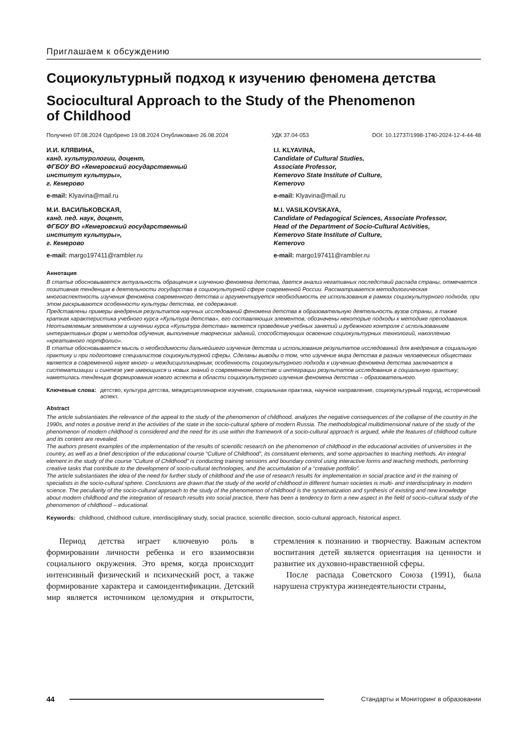Приглашаем к обсуждению
Социокультурный подход к изучению феномена детства
Sociocultural Approach to the Study of the Phenomenon
of Childhood
Получено 07.08.2024 Одобрено 19.08.2024 Опубликовано 26.08.2024 УДК 37.04-053 DOI: 10.12737/1998-1740-2024-12-4-44-48
И.И. КЛЯВИНА,
канд. культурологии, доцент,
ФГБОУ ВО «Кемеровский государственный
институт культуры»,
г. Кемерово
e-mail: Klyavina@mail.ru
М.И. ВАСИЛЬКОВСКАЯ,
канд. пед. наук, доцент,
ФГБОУ ВО «Кемеровский государственный
институт культуры»,
г. Кемерово
e-mail: margo197411@rambler.ru
I.I. KLYAVINA,
Candidate of Cultural Studies,
Associate Professor,
Kemerovo State Institute of Culture,
Kemerovo
e-mail: Klyavina@mail.ru
M.I. VASILKOVSKAYA,
Candidate of Pedagogical Sciences, Associate Professor,
Head of the Department of Socio-Cultural Activities,
Kemerovo State Institute of Culture,
Kemerovo
e-mail: margo197411@rambler.ru
Аннотация
В статье обосновывается актуальность обращения к изучению феномена детства, дается анализ негативных последствий распада страны, отмечается позитивная тенденция в деятельности государства в социокультурной сфере современной России. Рассматривается методологическая многоаспектность изучения феномена современного детства и аргументируется необходимость ее использования в рамках социокультурного подхода, при этом раскрываются особенности культуры детства, ее содержание.
Представлены примеры внедрения результатов научных исследований феномена детства в образовательную деятельность вузов страны, а также краткая характеристика учебного курса «Культура детства», его составляющих элементов, обозначены некоторые подходы к методике преподавания. Неотъемлемым элементом в изучении курса «Культура детства» является проведение учебных занятий и рубежного контроля с использованием интерактивных форм и методов обучения, выполнение творческих заданий, способствующих освоению социокультурных технологий, накоплению «креативного портфолио».
В статье обосновывается мысль о необходимости дальнейшего изучения детства и использования результатов исследований для внедрения в социальную практику и при подготовке специалистов социокультурной сферы. Сделаны выводы о том, что изучение мира детства в разных человеческих обществах является в современной науке много- и междисциплинарным; особенность социокультурного подхода к изучению феномена детства заключается в систематизации и синтезе уже имеющихся и новых знаний о современном детстве и интеграции результатов исследования в социальную практику; наметилась тенденция формирования нового аспекта в области социокультурного изучения феномена детства – образовательного.
Ключевые слова: детство, культура детства, междисциплинарное изучение, социальная практика, научное направление, социокультурный подход, исторический аспект.
Abstract
The article substantiates the relevance of the appeal to the study of the phenomenon of childhood, analyzes the negative consequences of the collapse of the country in the 1990s, and notes a positive trend in the activities of the state in the socio-cultural sphere of modern Russia. The methodological multidimensional nature of the study of the phenomenon of modern childhood is considered and the need for its use within the framework of a socio-cultural approach is argued, while the features of childhood culture and its content are revealed.
The authors present examples of the implementation of the results of scientific research on the phenomenon of childhood in the educational activities of universities in the country, as well as a brief description of the educational course “Culture of Childhood”, its constituent elements, and some approaches to teaching methods. An integral element in the study of the course “Culture of Childhood” is conducting training sessions and boundary control using interactive forms and teaching methods, performing creative tasks that contribute to the development of socio-cultural technologies, and the accumulation of a “creative portfolio”.
The article substantiates the idea of the need for further study of childhood and the use of research results for implementation in social practice and in the training of specialists in the socio-cultural sphere. Conclusions are drawn that the study of the world of childhood in different human societies is multi- and interdisciplinary in modern science. The peculiarity of the socio-cultural approach to the study of the phenomenon of childhood is the systematization and synthesis of existing and new knowledge about modern childhood and the integration of research results into social practice, there has been a tendency to form a new aspect in the field of socio–cultural study of the phenomenon of childhood – educational.
Keywords: childhood, childhood culture, interdisciplinary study, social practice, scientific direction, socio-cultural approach, historical aspect.
Период детства играет ключевую роль в формировании личности ребенка и его взаимосвязи социального окружения. Это время, когда происходит интенсивный физический и психический рост, а также формирование характера и самоидентификации. Детский мир является источником целомудрия и открытости, стремления к познанию и творчеству. Важным аспектом воспитания детей является ориентация на ценности и развитие их духовно-нравственной сферы.
После распада Советского Союза (1991), была нарушена структура жизнедеятельности страны,
44 Стандарты и Мониторинг в образовании